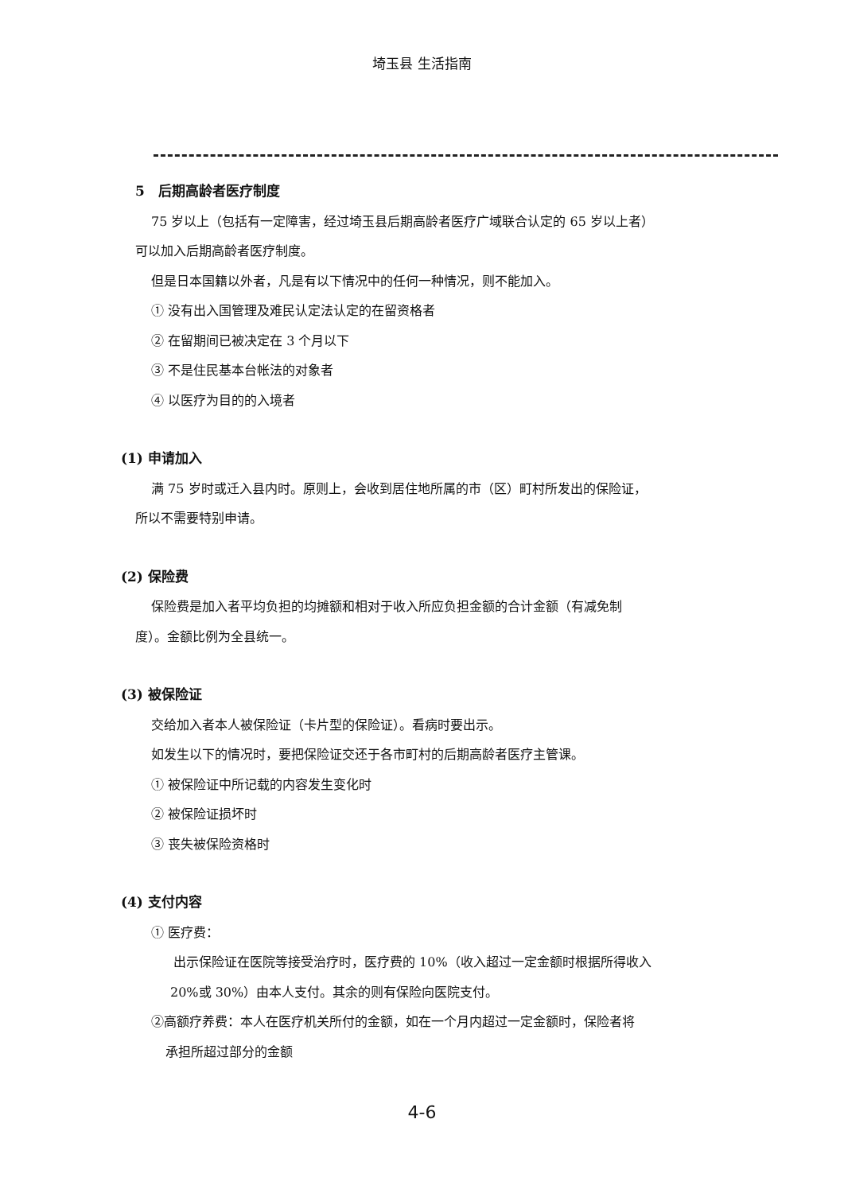埼玉县 生活指南
5　后期高龄者医疗制度
75 岁以上（包括有一定障害，经过埼玉县后期高龄者医疗广域联合认定的 65 岁以上者）
可以加入后期高龄者医疗制度。
但是日本国籍以外者，凡是有以下情况中的任何一种情况，则不能加入。
① 没有出入国管理及难民认定法认定的在留资格者
② 在留期间已被决定在 3 个月以下
③ 不是住民基本台帐法的对象者
④ 以医疗为目的的入境者
(1) 申请加入
满 75 岁时或迁入县内时。原则上，会收到居住地所属的市（区）町村所发出的保险证，
所以不需要特别申请。
(2) 保险费
保险费是加入者平均负担的均摊额和相对于收入所应负担金额的合计金额（有减免制
度）。金额比例为全县统一。
(3) 被保险证
交给加入者本人被保险证（卡片型的保险证）。看病时要出示。
如发生以下的情况时，要把保险证交还于各市町村的后期高龄者医疗主管课。
① 被保险证中所记载的内容发生变化时
② 被保险证损坏时
③ 丧失被保险资格时
(4) 支付内容
① 医疗费：
出示保险证在医院等接受治疗时，医疗费的 10%（收入超过一定金额时根据所得收入
20%或 30%）由本人支付。其余的则有保险向医院支付。
②高额疗养费：本人在医疗机关所付的金额，如在一个月内超过一定金额时，保险者将
承担所超过部分的金额
4-6